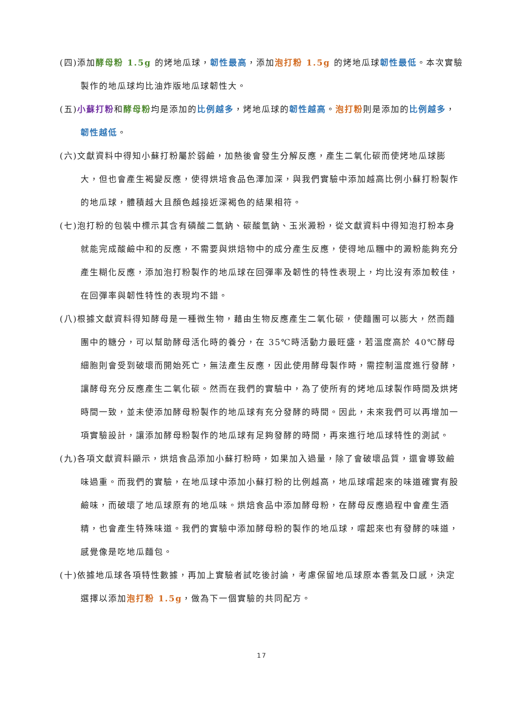(四)添加酵母粉 1.5g 的烤地瓜球，韌性最高，添加泡打粉 1.5g 的烤地瓜球韌性最低。本次實驗製作的地瓜球均比油炸版地瓜球韌性大。
(五)小蘇打粉和酵母粉均是添加的比例越多，烤地瓜球的韌性越高。泡打粉則是添加的比例越多，韌性越低。
(六)文獻資料中得知小蘇打粉屬於弱鹼，加熱後會發生分解反應，產生二氧化碳而使烤地瓜球膨大，但也會產生褐變反應，使得烘培食品色澤加深，與我們實驗中添加越高比例小蘇打粉製作的地瓜球，體積越大且顏色越接近深褐色的結果相符。
(七)泡打粉的包裝中標示其含有磷酸二氫鈉、碳酸氫鈉、玉米澱粉，從文獻資料中得知泡打粉本身就能完成酸鹼中和的反應，不需要與烘焙物中的成分產生反應，使得地瓜糰中的澱粉能夠充分產生糊化反應，添加泡打粉製作的地瓜球在回彈率及韌性的特性表現上，均比沒有添加較佳，在回彈率與韌性特性的表現均不錯。
(八)根據文獻資料得知酵母是一種微生物，藉由生物反應產生二氧化碳，使麵團可以膨大，然而麵團中的糖分，可以幫助酵母活化時的養分，在 35℃時活動力最旺盛，若溫度高於 40℃酵母細胞則會受到破壞而開始死亡，無法產生反應，因此使用酵母製作時，需控制溫度進行發酵，讓酵母充分反應產生二氧化碳。然而在我們的實驗中，為了使所有的烤地瓜球製作時間及烘烤時間一致，並未使添加酵母粉製作的地瓜球有充分發酵的時間。因此，未來我們可以再增加一項實驗設計，讓添加酵母粉製作的地瓜球有足夠發酵的時間，再來進行地瓜球特性的測試。
(九)各項文獻資料顯示，烘焙食品添加小蘇打粉時，如果加入過量，除了會破壞品質，還會導致鹼味過重。而我們的實驗，在地瓜球中添加小蘇打粉的比例越高，地瓜球嚐起來的味道確實有股鹼味，而破壞了地瓜球原有的地瓜味。烘焙食品中添加酵母粉，在酵母反應過程中會產生酒精，也會產生特殊味道。我們的實驗中添加酵母粉的製作的地瓜球，嚐起來也有發酵的味道，感覺像是吃地瓜麵包。
(十)依據地瓜球各項特性數據，再加上實驗者試吃後討論，考慮保留地瓜球原本香氣及口感，決定選擇以添加泡打粉 1.5g，做為下一個實驗的共同配方。
17